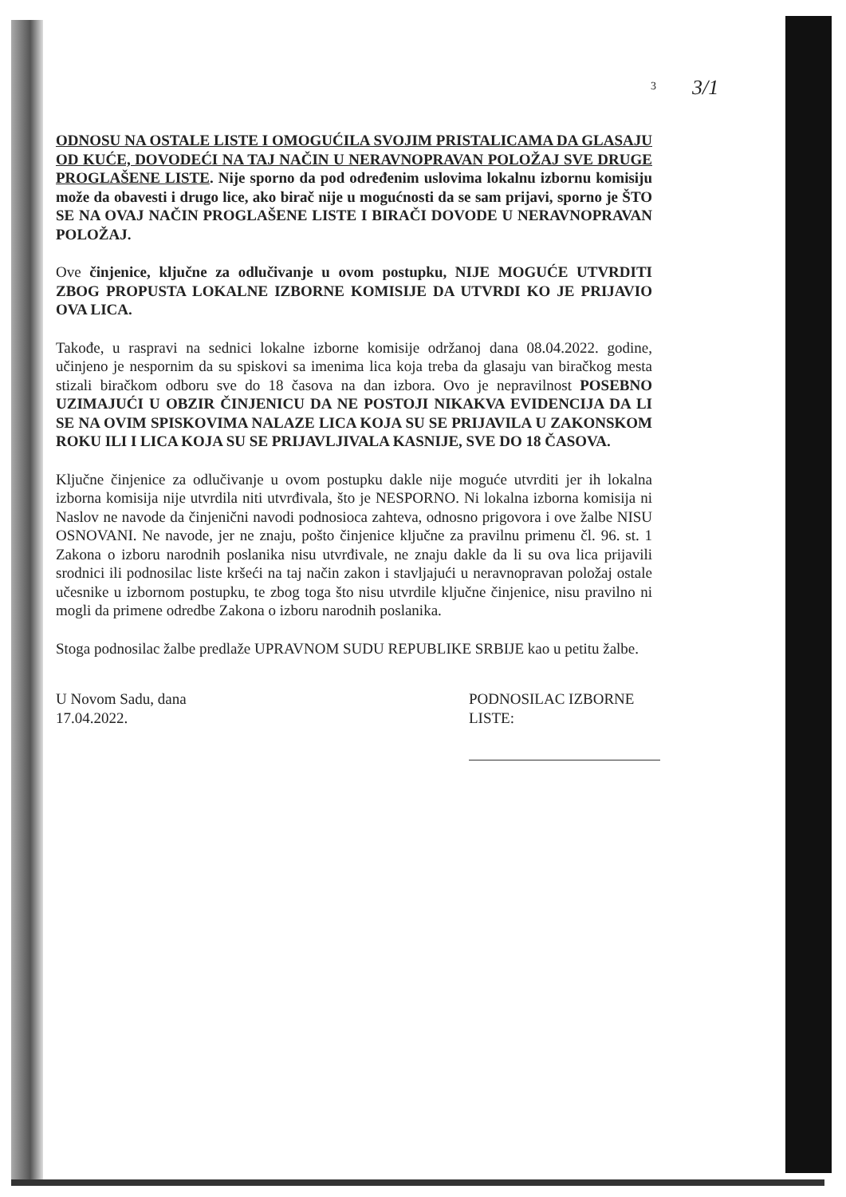3/1
3
ODNOSU NA OSTALE LISTE I OMOGUĆILA SVOJIM PRISTALICAMA DA GLASAJU OD KUĆE, DOVODEĆI NA TAJ NAČIN U NERAVNOPRAVAN POLOŽAJ SVE DRUGE PROGLAŠENE LISTE. Nije sporno da pod određenim uslovima lokalnu izbornu komisiju može da obavesti i drugo lice, ako birač nije u mogućnosti da se sam prijavi, sporno je ŠTO SE NA OVAJ NAČIN PROGLAŠENE LISTE I BIRAČI DOVODE U NERAVNOPRAVAN POLOŽAJ.
Ove činjenice, ključne za odlučivanje u ovom postupku, NIJE MOGUĆE UTVRDITI ZBOG PROPUSTA LOKALNE IZBORNE KOMISIJE DA UTVRDI KO JE PRIJAVIO OVA LICA.
Takođe, u raspravi na sednici lokalne izborne komisije održanoj dana 08.04.2022. godine, učinjeno je nespornim da su spiskovi sa imenima lica koja treba da glasaju van biračkog mesta stizali biračkom odboru sve do 18 časova na dan izbora. Ovo je nepravilnost POSEBNO UZIMAJUĆI U OBZIR ČINJENICU DA NE POSTOJI NIKAKVA EVIDENCIJA DA LI SE NA OVIM SPISKOVIMA NALAZE LICA KOJA SU SE PRIJAVILA U ZAKONSKOM ROKU ILI I LICA KOJA SU SE PRIJAVLJIVALA KASNIJE, SVE DO 18 ČASOVA.
Ključne činjenice za odlučivanje u ovom postupku dakle nije moguće utvrditi jer ih lokalna izborna komisija nije utvrdila niti utvrđivala, što je NESPORNO. Ni lokalna izborna komisija ni Naslov ne navode da činjenični navodi podnosioca zahteva, odnosno prigovora i ove žalbe NISU OSNOVANI. Ne navode, jer ne znaju, pošto činjenice ključne za pravilnu primenu čl. 96. st. 1 Zakona o izboru narodnih poslanika nisu utvrđivale, ne znaju dakle da li su ova lica prijavili srodnici ili podnosilac liste kršeći na taj način zakon i stavljajući u neravnopravan položaj ostale učesnike u izbornom postupku, te zbog toga što nisu utvrdile ključne činjenice, nisu pravilno ni mogli da primene odredbe Zakona o izboru narodnih poslanika.
Stoga podnosilac žalbe predlaže UPRAVNOM SUDU REPUBLIKE SRBIJE kao u petitu žalbe.
U Novom Sadu, dana
17.04.2022.
PODNOSILAC IZBORNE
LISTE: